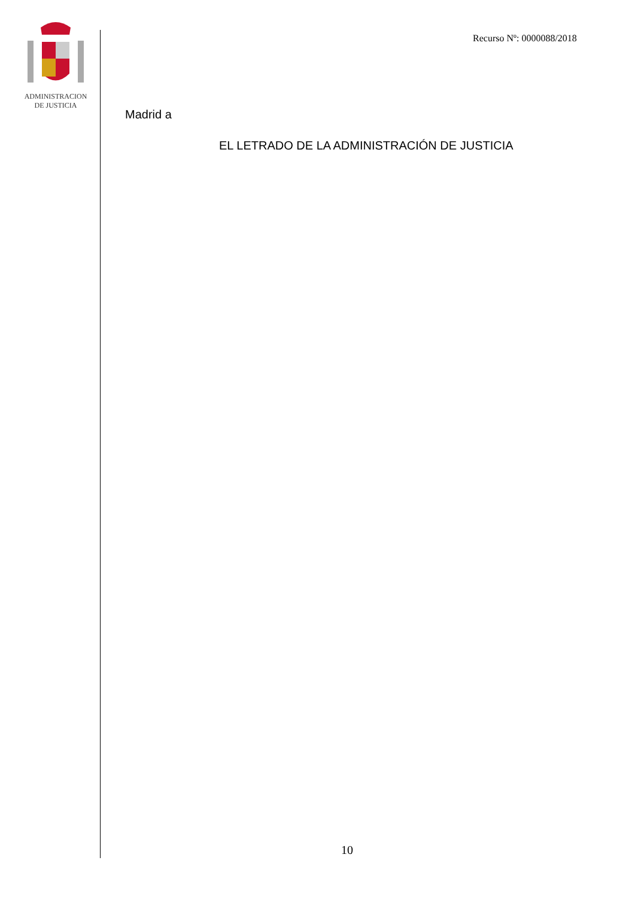ADMINISTRACION
DE JUSTICIA
Recurso Nº: 0000088/2018
Madrid a
EL LETRADO DE LA ADMINISTRACIÓN DE JUSTICIA
10